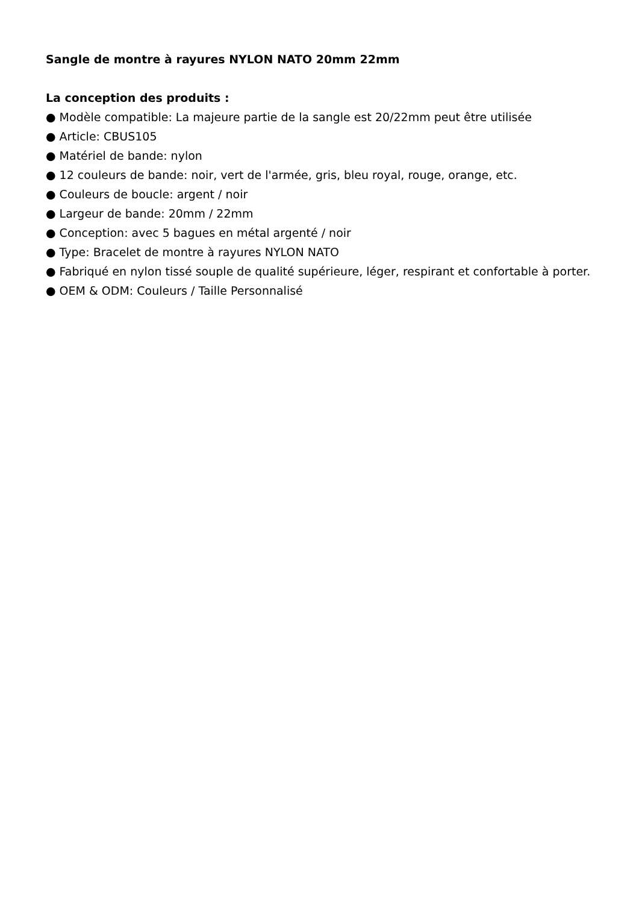Sangle de montre à rayures NYLON NATO 20mm 22mm
La conception des produits :
● Modèle compatible: La majeure partie de la sangle est 20/22mm peut être utilisée
● Article: CBUS105
● Matériel de bande: nylon
● 12 couleurs de bande: noir, vert de l'armée, gris, bleu royal, rouge, orange, etc.
● Couleurs de boucle: argent / noir
● Largeur de bande: 20mm / 22mm
● Conception: avec 5 bagues en métal argenté / noir
● Type: Bracelet de montre à rayures NYLON NATO
● Fabriqué en nylon tissé souple de qualité supérieure, léger, respirant et confortable à porter.
● OEM & ODM: Couleurs / Taille Personnalisé